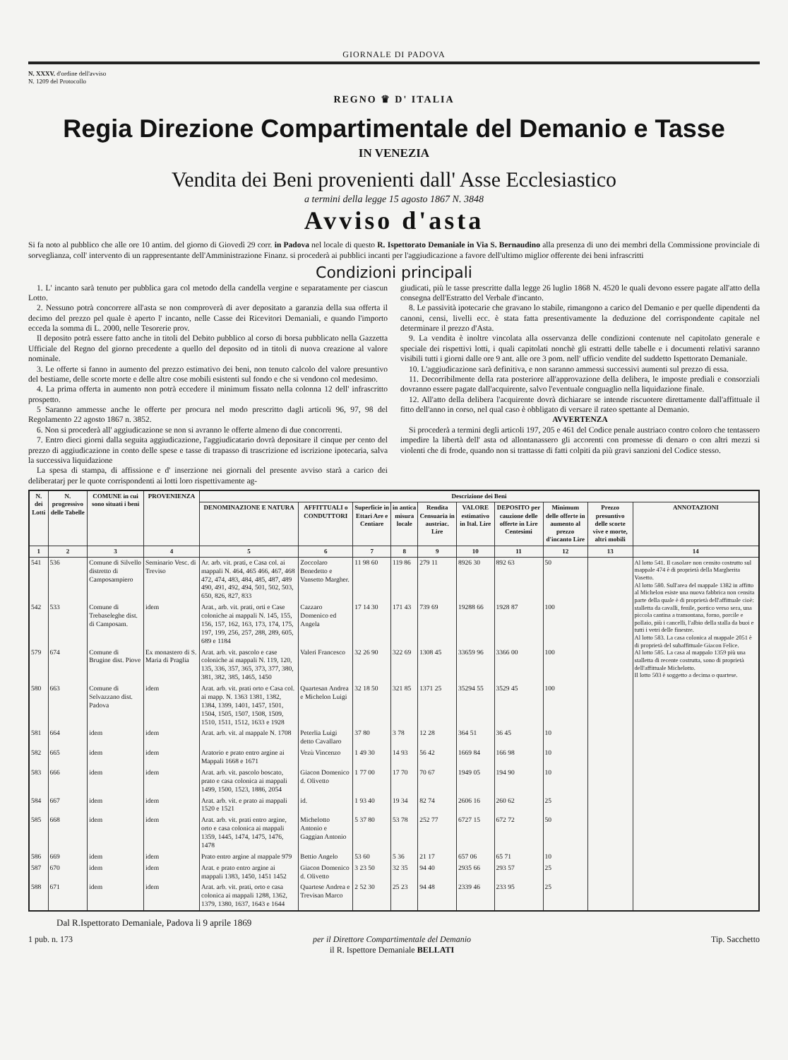GIORNALE DI PADOVA
N. XXXV. d'ordine dell'avviso
N. 1209 del Protocollo
REGNO ♛ D' ITALIA
Regia Direzione Compartimentale del Demanio e Tasse
IN VENEZIA
Vendita dei Beni provenienti dall' Asse Ecclesiastico
a termini della legge 15 agosto 1867 N. 3848
Avviso d'asta
Si fa noto al pubblico che alle ore 10 antim. del giorno di Giovedì 29 corr. in Padova nel locale di questo R. Ispettorato Demaniale in Via S. Bernaudino alla presenza di uno dei membri della Commissione provinciale di sorveglianza, coll' intervento di un rappresentante dell'Amministrazione Finanz. si procederà ai pubblici incanti per l'aggiudicazione a favore dell'ultimo miglior offerente dei beni infrascritti
Condizioni principali
1. L' incanto sarà tenuto per pubblica gara col metodo della candella vergine e separatamente per ciascun Lotto.
2. Nessuno potrà concorrere all'asta se non comproverà di aver depositato a garanzia della sua offerta il decimo del prezzo pel quale è aperto l' incanto, nelle Casse dei Ricevitori Demaniali, e quando l'importo ecceda la somma di L. 2000, nelle Tesorerie prov.
Il deposito potrà essere fatto anche in titoli del Debito pubblico al corso di borsa pubblicato nella Gazzetta Ufficiale del Regno del giorno precedente a quello del deposito od in titoli di nuova creazione al valore nominale.
3. Le offerte si fanno in aumento del prezzo estimativo dei beni, non tenuto calcolo del valore presuntivo del bestiame, delle scorte morte e delle altre cose mobili esistenti sul fondo e che si vendono col medesimo.
4. La prima offerta in aumento non potrà eccedere il minimum fissato nella colonna 12 dell' infrascritto prospetto.
5 Saranno ammesse anche le offerte per procura nel modo prescritto dagli articoli 96, 97, 98 del Regolamento 22 agosto 1867 n. 3852.
6. Non si procederà all' aggiudicazione se non si avranno le offerte almeno di due concorrenti.
7. Entro dieci giorni dalla seguita aggiudicazione, l'aggiudicatario dovrà depositare il cinque per cento del prezzo di aggiudicazione in conto delle spese e tasse di trapasso di trascrizione ed iscrizione ipotecaria, salva la successiva liquidazione
La spesa di stampa, di affissione e d' inserzione nei giornali del presente avviso starà a carico dei deliberatarj per le quote corrispondenti ai lotti loro rispettivamente ag-
giudicati, più le tasse prescritte dalla legge 26 luglio 1868 N. 4520 le quali devono essere pagate all'atto della consegna dell'Estratto del Verbale d'incanto.
8. Le passività ipotecarie che gravano lo stabile, rimangono a carico del Demanio e per quelle dipendenti da canoni, censi, livelli ecc. è stata fatta presentivamente la deduzione del corrispondente capitale nel determinare il prezzo d'Asta.
9. La vendita è inoltre vincolata alla osservanza delle condizioni contenute nel capitolato generale e speciale dei rispettivi lotti, i quali capitolati nonchè gli estratti delle tabelle e i documenti relativi saranno visibili tutti i giorni dalle ore 9 ant. alle ore 3 pom. nell' ufficio vendite del suddetto Ispettorato Demaniale.
10. L'aggiudicazione sarà definitiva, e non saranno ammessi successivi aumenti sul prezzo di essa.
11. Decorribilmente della rata posteriore all'approvazione della delibera, le imposte prediali e consorziali dovranno essere pagate dall'acquirente, salvo l'eventuale conguaglio nella liquidazione finale.
12. All'atto della delibera l'acquirente dovrà dichiarare se intende riscuotere direttamente dall'affittuale il fitto dell'anno in corso, nel qual caso è obbligato di versare il rateo spettante al Demanio.
AVVERTENZA
Si procederà a termini degli articoli 197, 205 e 461 del Codice penale austriaco contro coloro che tentassero impedire la libertà dell' asta od allontanassero gli accorenti con promesse di denaro o con altri mezzi si violenti che di frode, quando non si trattasse di fatti colpiti da più gravi sanzioni del Codice stesso.
| N. dei Lotti | N. progressivo delle Tabelle | COMUNE in cui sono situati i beni | PROVENIENZA | Descrizione dei Beni | | | | | | | | | |
| --- | --- | --- | --- | --- | --- | --- | --- | --- | --- | --- | --- | --- | --- |
| | | | | DENOMINAZIONE E NATURA | AFFITTUALI o CONDUTTORI | Superficie in Ettari Are e Centiare | in antica misura locale | Rendita Censuaria in austriac. Lire | VALORE estimativo in Ital. Lire | DEPOSITO per cauzione delle offerte in Lire Centesimi | Minimum delle offerte in aumento al prezzo d'incanto Lire | Prezzo presuntivo delle scorte vive e morte, altri mobili | ANNOTAZIONI |
| 1 | 2 | 3 | 4 | 5 | 6 | 7 | 8 | 9 | 10 | 11 | 12 | 13 | 14 |
| 541 | 536 | Comune di Silvello distretto di Camposampiero | Seminario Vesc. di Treviso | Ar. arb. vit. prati, e Casa col. ai mappali N. 464, 465 466, 467, 468 472, 474, 483, 484, 485, 487, 489 490, 491, 492, 494, 501, 502, 503, 650, 826, 827, 833 | Zoccolaro Benedetto e Vansetto Margher. | 11 98 60 | 119 86 | 279 11 | 8926 30 | 892 63 | 50 | | Al lotto 541. Il casolare non censito costrutto sul mappale 474 è di proprietà della Margherita Vasetto. Al lotto 580. Sull'area del mappale 1382 in affitto al Michelon esiste una nuova fabbrica non censita parte della quale è di proprietà dell'affittuale cioè: stalletta da cavalli, fenile, portico verso sera, una piccola cantina a tramontana, forno, porcile e pollaio, più i cancelli, l'albio della stalla da buoi e tutti i vetri delle finestre. Al lotto 583. La casa colonica al mappale 2051 è di proprietà del subaffittuale Giacon Felice. Al lotto 585. La casa al mappalo 1359 più una stalletta di recente costrutta, sono di proprietà dell'affittuale Michelotto. Il lotto 503 è soggetto a decima o quartese. |
| 542 | 533 | Comune di Trebaseleghe dist. di Camposam. | idem | Arat., arb. vit. prati, orti e Case coloniche ai mappali N. 145, 155, 156, 157, 162, 163, 173, 174, 175, 197, 199, 256, 257, 288, 289, 605, 689 e 1184 | Cazzaro Domenico ed Angela | 17 14 30 | 171 43 | 739 69 | 19288 66 | 1928 87 | 100 | | |
| 579 | 674 | Comune di Brugine dist. Piove | Ex monastero di S. Maria di Praglia | Arat. arb. vit. pascolo e case coloniche ai mappali N. 119, 120, 135, 336, 357, 365, 373, 377, 380, 381, 382, 385, 1465, 1450 | Valeri Francesco | 32 26 90 | 322 69 | 1308 45 | 33659 96 | 3366 00 | 100 | | |
| 580 | 663 | Comune di Selvazzano dist. Padova | idem | Arat. arb. vit. prati orto e Casa col. ai mapp. N. 1363 1381, 1382, 1384, 1399, 1401, 1457, 1501, 1504, 1505, 1507, 1508, 1509, 1510, 1511, 1512, 1633 e 1928 | Quartesan Andrea e Michelon Luigi | 32 18 50 | 321 85 | 1371 25 | 35294 55 | 3529 45 | 100 | | |
| 581 | 664 | idem | idem | Arat. arb. vit. al mappale N. 1708 | Peterlia Luigi detto Cavallaro | 37 80 | 3 78 | 12 28 | 364 51 | 36 45 | 10 | | |
| 582 | 665 | idem | idem | Aratorio e prato entro argine ai Mappali 1668 e 1671 | Vezù Vincenzo | 1 49 30 | 14 93 | 56 42 | 1669 84 | 166 98 | 10 | | |
| 583 | 666 | idem | idem | Arat. arb. vit. pascolo boscato, prato e casa colonica ai mappali 1499, 1500, 1523, 1886, 2054 | Giacon Domenico d. Olivetto | 1 77 00 | 17 70 | 70 67 | 1949 05 | 194 90 | 10 | | |
| 584 | 667 | idem | idem | Arat. arb. vit. e prato ai mappali 1520 e 1521 | id. | 1 93 40 | 19 34 | 82 74 | 2606 16 | 260 62 | 25 | | |
| 585 | 668 | idem | idem | Arat. arb. vit. prati entro argine, orto e casa colonica ai mappali 1359, 1445, 1474, 1475, 1476, 1478 | Michelotto Antonio e Gaggian Antonio | 5 37 80 | 53 78 | 252 77 | 6727 15 | 672 72 | 50 | | |
| 586 | 669 | idem | idem | Prato entro argine al mappale 979 | Bettio Angelo | 53 60 | 5 36 | 21 17 | 657 06 | 65 71 | 10 | | |
| 587 | 670 | idem | idem | Arat. e prato entro argine ai mappali 1383, 1450, 1451 1452 | Giacon Domenico d. Olivetto | 3 23 50 | 32 35 | 94 40 | 2935 66 | 293 57 | 25 | | |
| 588 | 671 | idem | idem | Arat. arb. vit. prati, orto e casa colonica ai mappali 1288, 1362, 1379, 1380, 1637, 1643 e 1644 | Quartese Andrea e Trevisan Marco | 2 52 30 | 25 23 | 94 48 | 2339 46 | 233 95 | 25 | | |
Dal R.Ispettorato Demaniale, Padova li 9 aprile 1869
1 pub. n. 173 per il Direttore Compartimentale del Demanio
il R. Ispettore Demaniale BELLATI Tip. Sacchetto